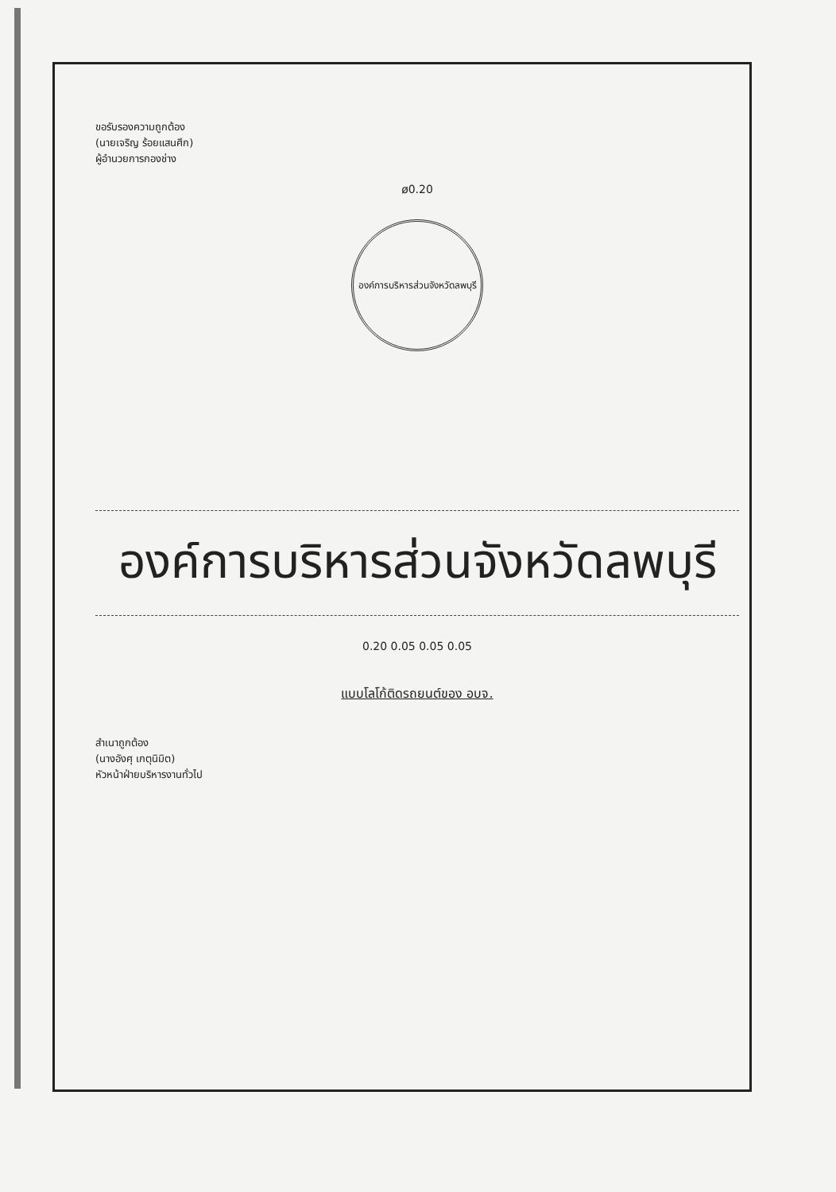ขอรับรองความถูกต้อง
(นายเจริญ ร้อยแสนศึก)
ผู้อำนวยการกองช่าง
ø0.20
องค์การบริหารส่วนจังหวัดลพบุรี
องค์การบริหารส่วนจังหวัดลพบุรี
0.20 0.05 0.05 0.05
แบบโลโก้ติดรถยนต์ของ อบจ.
สำเนาถูกต้อง
(นางอังศุ เกตุนิมิต)
หัวหน้าฝ่ายบริหารงานทั่วไป